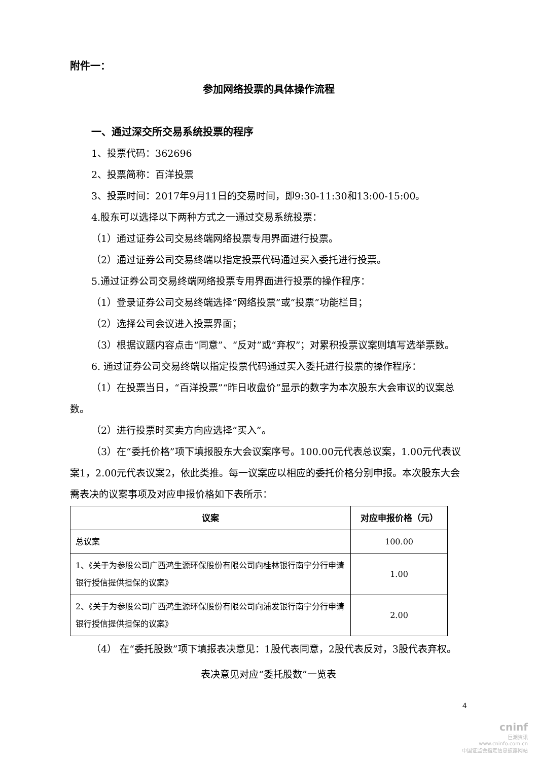附件一：
参加网络投票的具体操作流程
一、通过深交所交易系统投票的程序
1、投票代码：362696
2、投票简称：百洋投票
3、投票时间：2017年9月11日的交易时间，即9:30-11:30和13:00-15:00。
4.股东可以选择以下两种方式之一通过交易系统投票：
（1）通过证券公司交易终端网络投票专用界面进行投票。
（2）通过证券公司交易终端以指定投票代码通过买入委托进行投票。
5.通过证券公司交易终端网络投票专用界面进行投票的操作程序：
（1）登录证券公司交易终端选择“网络投票”或“投票”功能栏目；
（2）选择公司会议进入投票界面；
（3）根据议题内容点击“同意”、“反对”或“弃权”；对累积投票议案则填写选举票数。
6. 通过证券公司交易终端以指定投票代码通过买入委托进行投票的操作程序：
（1）在投票当日，“百洋投票”“昨日收盘价”显示的数字为本次股东大会审议的议案总数。
（2）进行投票时买卖方向应选择“买入”。
（3）在“委托价格”项下填报股东大会议案序号。100.00元代表总议案，1.00元代表议案1，2.00元代表议案2，依此类推。每一议案应以相应的委托价格分别申报。本次股东大会需表决的议案事项及对应申报价格如下表所示：
| 议案 | 对应申报价格（元） |
| --- | --- |
| 总议案 | 100.00 |
| 1、《关于为参股公司广西鸿生源环保股份有限公司向桂林银行南宁分行申请银行授信提供担保的议案》 | 1.00 |
| 2、《关于为参股公司广西鸿生源环保股份有限公司向浦发银行南宁分行申请银行授信提供担保的议案》 | 2.00 |
（4） 在“委托股数”项下填报表决意见：1股代表同意，2股代表反对，3股代表弃权。
表决意见对应“委托股数”一览表
4
cninf
巨潮资讯
www.cninfo.com.cn
中国证监会指定信息披露网站